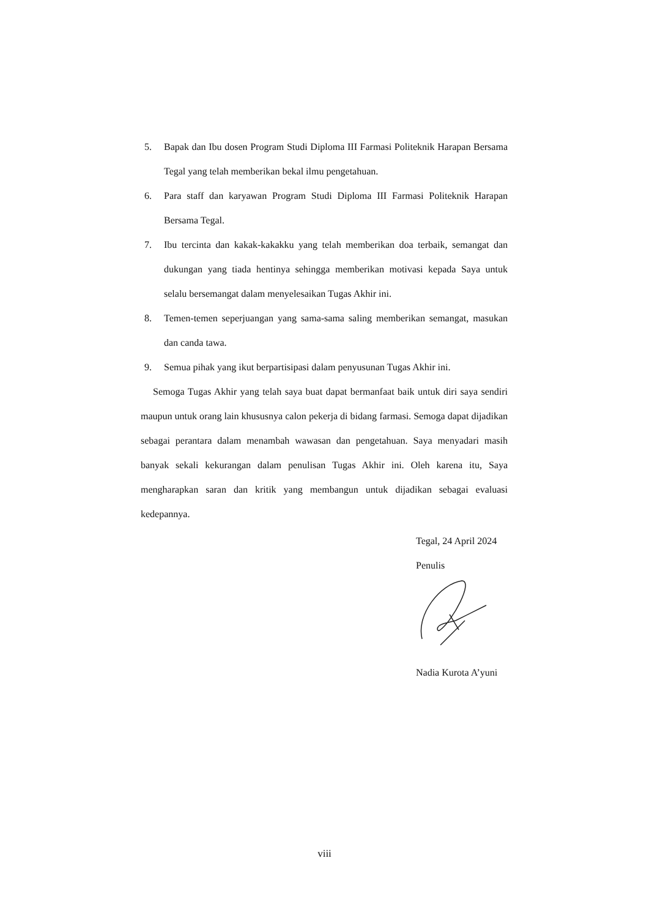5. Bapak dan Ibu dosen Program Studi Diploma III Farmasi Politeknik Harapan Bersama Tegal yang telah memberikan bekal ilmu pengetahuan.
6. Para staff dan karyawan Program Studi Diploma III Farmasi Politeknik Harapan Bersama Tegal.
7. Ibu tercinta dan kakak-kakakku yang telah memberikan doa terbaik, semangat dan dukungan yang tiada hentinya sehingga memberikan motivasi kepada Saya untuk selalu bersemangat dalam menyelesaikan Tugas Akhir ini.
8. Temen-temen seperjuangan yang sama-sama saling memberikan semangat, masukan dan canda tawa.
9. Semua pihak yang ikut berpartisipasi dalam penyusunan Tugas Akhir ini.
Semoga Tugas Akhir yang telah saya buat dapat bermanfaat baik untuk diri saya sendiri maupun untuk orang lain khususnya calon pekerja di bidang farmasi. Semoga dapat dijadikan sebagai perantara dalam menambah wawasan dan pengetahuan. Saya menyadari masih banyak sekali kekurangan dalam penulisan Tugas Akhir ini. Oleh karena itu, Saya mengharapkan saran dan kritik yang membangun untuk dijadikan sebagai evaluasi kedepannya.
Tegal, 24 April 2024
Penulis
Nadia Kurota A’yuni
viii